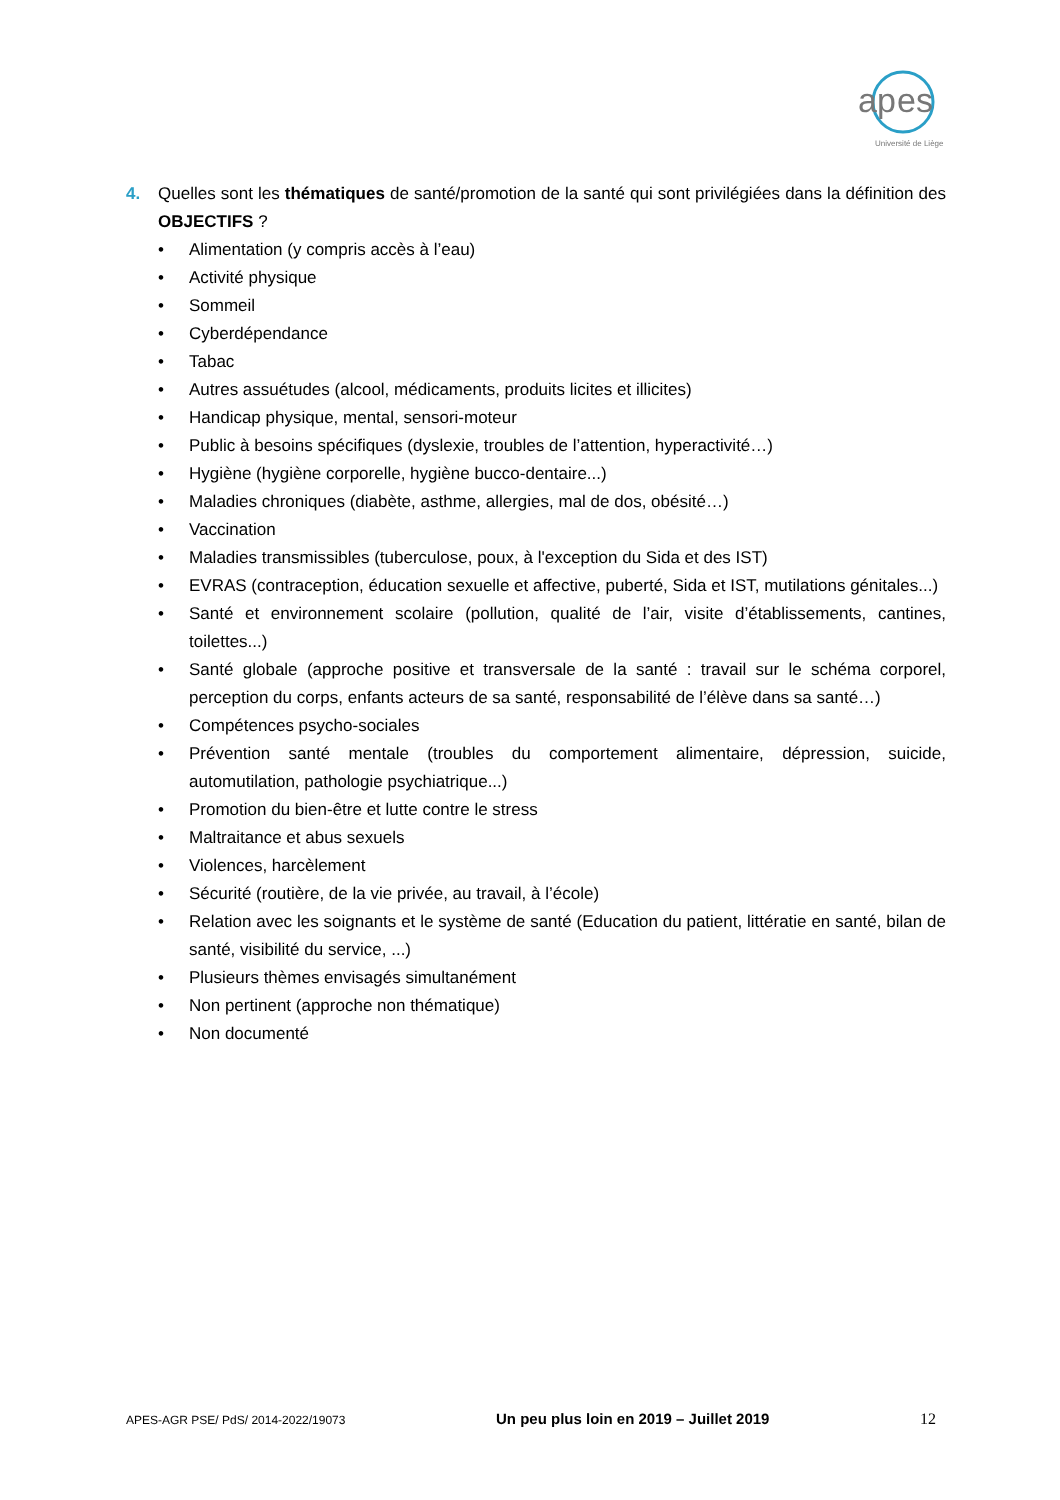ap
es
Université de Liège
4. Quelles sont les thématiques de santé/promotion de la santé qui sont privilégiées dans la définition des OBJECTIFS ?
• Alimentation (y compris accès à l’eau)
• Activité physique
• Sommeil
• Cyberdépendance
• Tabac
• Autres assuétudes (alcool, médicaments, produits licites et illicites)
• Handicap physique, mental, sensori-moteur
• Public à besoins spécifiques (dyslexie, troubles de l’attention, hyperactivité…)
• Hygiène (hygiène corporelle, hygiène bucco-dentaire...)
• Maladies chroniques (diabète, asthme, allergies, mal de dos, obésité…)
• Vaccination
• Maladies transmissibles (tuberculose, poux, à l'exception du Sida et des IST)
• EVRAS (contraception, éducation sexuelle et affective, puberté, Sida et IST, mutilations génitales...)
• Santé et environnement scolaire (pollution, qualité de l’air, visite d’établissements, cantines, toilettes...)
• Santé globale (approche positive et transversale de la santé : travail sur le schéma corporel, perception du corps, enfants acteurs de sa santé, responsabilité de l’élève dans sa santé…)
• Compétences psycho-sociales
• Prévention santé mentale (troubles du comportement alimentaire, dépression, suicide, automutilation, pathologie psychiatrique...)
• Promotion du bien-être et lutte contre le stress
• Maltraitance et abus sexuels
• Violences, harcèlement
• Sécurité (routière, de la vie privée, au travail, à l’école)
• Relation avec les soignants et le système de santé (Education du patient, littératie en santé, bilan de santé, visibilité du service, ...)
• Plusieurs thèmes envisagés simultanément
• Non pertinent (approche non thématique)
• Non documenté
APES-AGR PSE/ PdS/ 2014-2022/19073 Un peu plus loin en 2019 – Juillet 2019 12